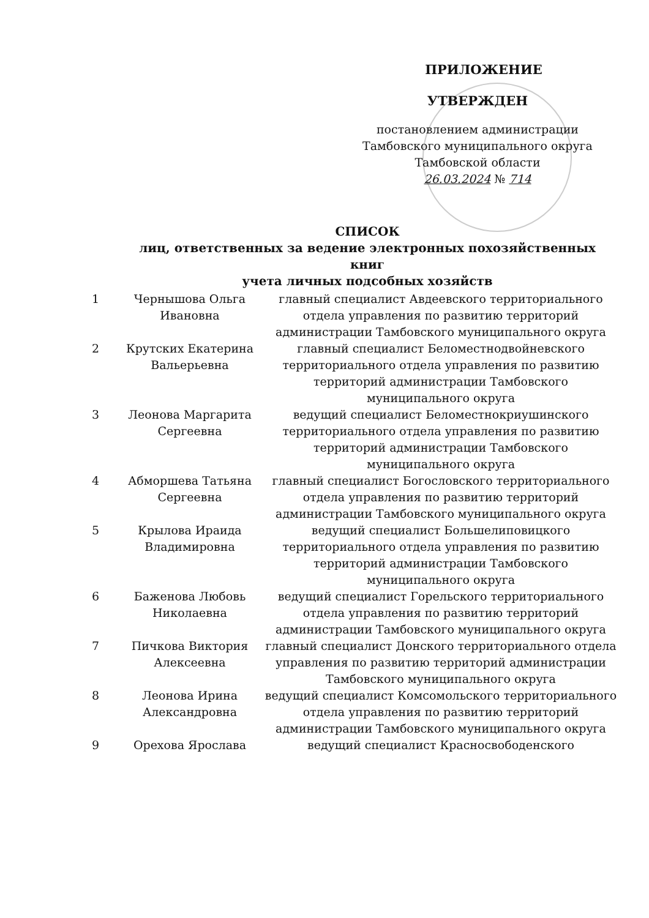ПРИЛОЖЕНИЕ
УТВЕРЖДЕН
постановлением администрации
Тамбовского муниципального округа
Тамбовской области
26.03.2024 № 714
СПИСОК
лиц, ответственных за ведение электронных похозяйственных книг
учета личных подсобных хозяйств
| 1 | Чернышова Ольга Ивановна | главный специалист Авдеевского территориального отдела управления по развитию территорий администрации Тамбовского муниципального округа |
| 2 | Крутских Екатерина Вальерьевна | главный специалист Беломестнодвойневского территориального отдела управления по развитию территорий администрации Тамбовского муниципального округа |
| 3 | Леонова Маргарита Сергеевна | ведущий специалист Беломестнокриушинского территориального отдела управления по развитию территорий администрации Тамбовского муниципального округа |
| 4 | Абморшева Татьяна Сергеевна | главный специалист Богословского территориального отдела управления по развитию территорий администрации Тамбовского муниципального округа |
| 5 | Крылова Ираида Владимировна | ведущий специалист Большелиповицкого территориального отдела управления по развитию территорий администрации Тамбовского муниципального округа |
| 6 | Баженова Любовь Николаевна | ведущий специалист Горельского территориального отдела управления по развитию территорий администрации Тамбовского муниципального округа |
| 7 | Пичкова Виктория Алексеевна | главный специалист Донского территориального отдела управления по развитию территорий администрации Тамбовского муниципального округа |
| 8 | Леонова Ирина Александровна | ведущий специалист Комсомольского территориального отдела управления по развитию территорий администрации Тамбовского муниципального округа |
| 9 | Орехова Ярослава | ведущий специалист Красносвободенского |